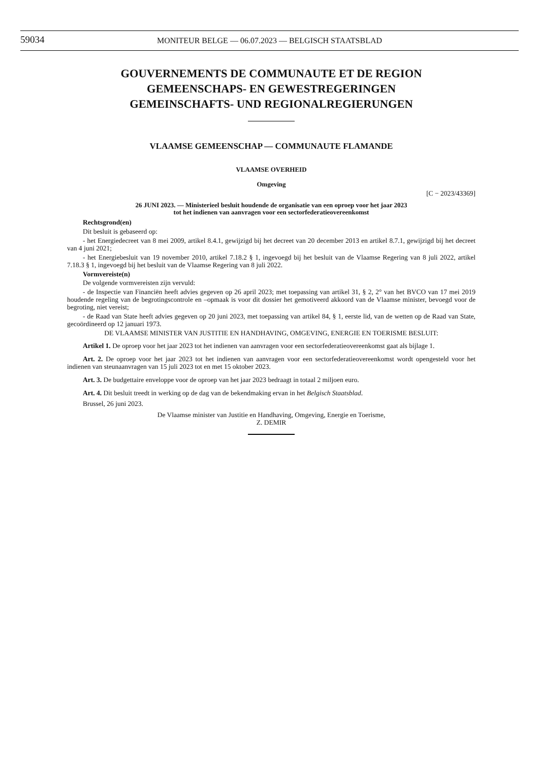59034
MONITEUR BELGE — 06.07.2023 — BELGISCH STAATSBLAD
GOUVERNEMENTS DE COMMUNAUTE ET DE REGION
GEMEENSCHAPS- EN GEWESTREGERINGEN
GEMEINSCHAFTS- UND REGIONALREGIERUNGEN
VLAAMSE GEMEENSCHAP — COMMUNAUTE FLAMANDE
VLAAMSE OVERHEID
Omgeving
[C − 2023/43369]
26 JUNI 2023. — Ministerieel besluit houdende de organisatie van een oproep voor het jaar 2023
tot het indienen van aanvragen voor een sectorfederatieovereenkomst
Rechtsgrond(en)
Dit besluit is gebaseerd op:
- het Energiedecreet van 8 mei 2009, artikel 8.4.1, gewijzigd bij het decreet van 20 december 2013 en artikel 8.7.1, gewijzigd bij het decreet van 4 juni 2021;
- het Energiebesluit van 19 november 2010, artikel 7.18.2 § 1, ingevoegd bij het besluit van de Vlaamse Regering van 8 juli 2022, artikel 7.18.3 § 1, ingevoegd bij het besluit van de Vlaamse Regering van 8 juli 2022.
Vormvereiste(n)
De volgende vormvereisten zijn vervuld:
- de Inspectie van Financiën heeft advies gegeven op 26 april 2023; met toepassing van artikel 31, § 2, 2° van het BVCO van 17 mei 2019 houdende regeling van de begrotingscontrole en –opmaak is voor dit dossier het gemotiveerd akkoord van de Vlaamse minister, bevoegd voor de begroting, niet vereist;
- de Raad van State heeft advies gegeven op 20 juni 2023, met toepassing van artikel 84, § 1, eerste lid, van de wetten op de Raad van State, gecoördineerd op 12 januari 1973.
DE VLAAMSE MINISTER VAN JUSTITIE EN HANDHAVING, OMGEVING, ENERGIE EN TOERISME BESLUIT:
Artikel 1. De oproep voor het jaar 2023 tot het indienen van aanvragen voor een sectorfederatieovereenkomst gaat als bijlage 1.
Art. 2. De oproep voor het jaar 2023 tot het indienen van aanvragen voor een sectorfederatieovereenkomst wordt opengesteld voor het indienen van steunaanvragen van 15 juli 2023 tot en met 15 oktober 2023.
Art. 3. De budgettaire enveloppe voor de oproep van het jaar 2023 bedraagt in totaal 2 miljoen euro.
Art. 4. Dit besluit treedt in werking op de dag van de bekendmaking ervan in het Belgisch Staatsblad.
Brussel, 26 juni 2023.
De Vlaamse minister van Justitie en Handhaving, Omgeving, Energie en Toerisme,
Z. DEMIR